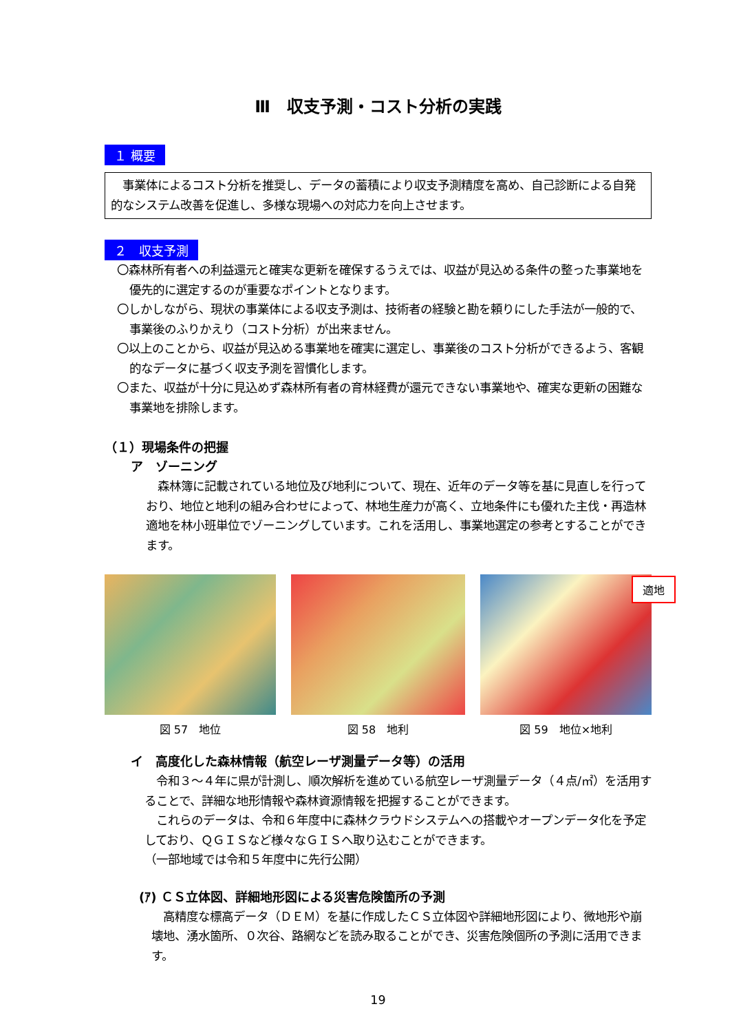Ⅲ　収支予測・コスト分析の実践
１ 概要
　事業体によるコスト分析を推奨し、データの蓄積により収支予測精度を高め、自己診断による自発的なシステム改善を促進し、多様な現場への対応力を向上させます。
２　収支予測
〇森林所有者への利益還元と確実な更新を確保するうえでは、収益が見込める条件の整った事業地を優先的に選定するのが重要なポイントとなります。
〇しかしながら、現状の事業体による収支予測は、技術者の経験と勘を頼りにした手法が一般的で、事業後のふりかえり（コスト分析）が出来ません。
〇以上のことから、収益が見込める事業地を確実に選定し、事業後のコスト分析ができるよう、客観的なデータに基づく収支予測を習慣化します。
〇また、収益が十分に見込めず森林所有者の育林経費が還元できない事業地や、確実な更新の困難な事業地を排除します。
（１）現場条件の把握
ア　ゾーニング
　森林簿に記載されている地位及び地利について、現在、近年のデータ等を基に見直しを行っており、地位と地利の組み合わせによって、林地生産力が高く、立地条件にも優れた主伐・再造林適地を林小班単位でゾーニングしています。これを活用し、事業地選定の参考とすることができます。
図 57　地位 図 58　地利
適地
図 59　地位×地利
イ　高度化した森林情報（航空レーザ測量データ等）の活用
　令和３～４年に県が計測し、順次解析を進めている航空レーザ測量データ（４点/㎡）を活用することで、詳細な地形情報や森林資源情報を把握することができます。
　これらのデータは、令和６年度中に森林クラウドシステムへの搭載やオープンデータ化を予定しており、ＱＧＩＳなど様々なＧＩＳへ取り込むことができます。
（一部地域では令和５年度中に先行公開）
(ｱ) ＣＳ立体図、詳細地形図による災害危険箇所の予測
　高精度な標高データ（ＤＥＭ）を基に作成したＣＳ立体図や詳細地形図により、微地形や崩壊地、湧水箇所、０次谷、路網などを読み取ることができ、災害危険個所の予測に活用できます。
19